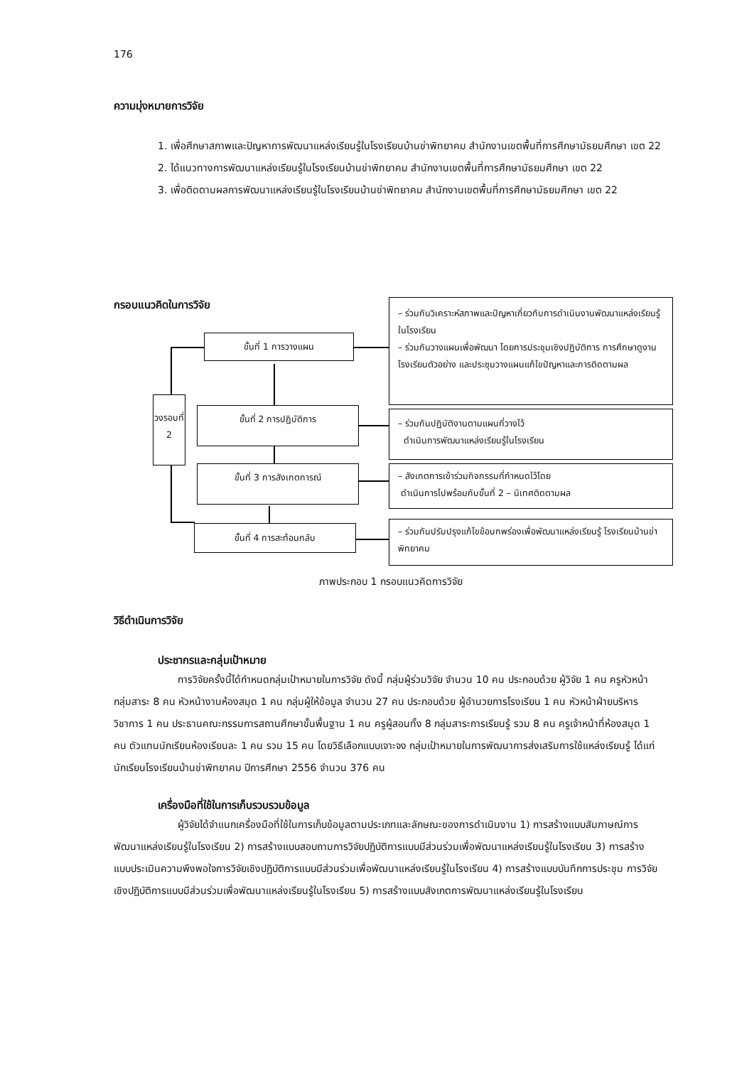176
ความมุ่งหมายการวิจัย
1. เพื่อศึกษาสภาพและปัญหาการพัฒนาแหล่งเรียนรู้ในโรงเรียนบ้านข่าพิทยาคม สำนักงานเขตพื้นที่การศึกษามัธยมศึกษา เขต 22
2. ได้แนวทางการพัฒนาแหล่งเรียนรู้ในโรงเรียนบ้านข่าพิทยาคม สำนักงานเขตพื้นที่การศึกษามัธยมศึกษา เขต 22
3. เพื่อติดตามผลการพัฒนาแหล่งเรียนรู้ในโรงเรียนบ้านข่าพิทยาคม สำนักงานเขตพื้นที่การศึกษามัธยมศึกษา เขต 22
กรอบแนวคิดในการวิจัย
วงรอบที่ 2
ขั้นที่ 1 การวางแผน
ขั้นที่ 2 การปฏิบัติการ
ขั้นที่ 3 การสังเกตการณ์
ขั้นที่ 4 การสะท้อนกลับ
– ร่วมกันวิเคราะห์สภาพและปัญหาเกี่ยวกับการดำเนินงานพัฒนาแหล่งเรียนรู้ในโรงเรียน
– ร่วมกันวางแผนเพื่อพัฒนา โดยการประชุมเชิงปฏิบัติการ การศึกษาดูงานโรงเรียนตัวอย่าง และประชุมวางแผนแก้ไขปัญหาและการติดตามผล
– ร่วมกันปฏิบัติงานตามแผนที่วางไว้
ดำเนินการพัฒนาแหล่งเรียนรู้ในโรงเรียน
– สังเกตการเข้าร่วมกิจกรรมที่กำหนดไว้โดย
ดำเนินการไปพร้อมกับขั้นที่ 2 – นิเทศติดตามผล
– ร่วมกันปรับปรุงแก้ไขข้อบกพร่องเพื่อพัฒนาแหล่งเรียนรู้ โรงเรียนบ้านข่าพิทยาคม
ภาพประกอบ 1 กรอบแนวคิดการวิจัย
วิธีดำเนินการวิจัย
ประชากรและกลุ่มเป้าหมาย
การวิจัยครั้งนี้ได้กำหนดกลุ่มเป้าหมายในการวิจัย ดังนี้ กลุ่มผู้ร่วมวิจัย จำนวน 10 คน ประกอบด้วย ผู้วิจัย 1 คน ครูหัวหน้า กลุ่มสาระ 8 คน หัวหน้างานห้องสมุด 1 คน กลุ่มผู้ให้ข้อมูล จำนวน 27 คน ประกอบด้วย ผู้อำนวยการโรงเรียน 1 คน หัวหน้าฝ่ายบริหารวิชาการ 1 คน ประธานคณะกรรมการสถานศึกษาขั้นพื้นฐาน 1 คน ครูผู้สอนทั้ง 8 กลุ่มสาระการเรียนรู้ รวม 8 คน ครูเจ้าหน้าที่ห้องสมุด 1 คน ตัวแทนนักเรียนห้องเรียนละ 1 คน รวม 15 คน โดยวิธีเลือกแบบเจาะจง กลุ่มเป้าหมายในการพัฒนาการส่งเสริมการใช้แหล่งเรียนรู้ ได้แก่ นักเรียนโรงเรียนบ้านข่าพิทยาคม ปีการศึกษา 2556 จำนวน 376 คน
เครื่องมือที่ใช้ในการเก็บรวบรวมข้อมูล
ผู้วิจัยได้จำแนกเครื่องมือที่ใช้ในการเก็บข้อมูลตามประเภทและลักษณะของการดำเนินงาน 1) การสร้างแบบสัมภาษณ์การพัฒนาแหล่งเรียนรู้ในโรงเรียน 2) การสร้างแบบสอบถามการวิจัยปฏิบัติการแบบมีส่วนร่วมเพื่อพัฒนาแหล่งเรียนรู้ในโรงเรียน 3) การสร้างแบบประเมินความพึงพอใจการวิจัยเชิงปฏิบัติการแบบมีส่วนร่วมเพื่อพัฒนาแหล่งเรียนรู้ในโรงเรียน 4) การสร้างแบบบันทึกการประชุม การวิจัยเชิงปฏิบัติการแบบมีส่วนร่วมเพื่อพัฒนาแหล่งเรียนรู้ในโรงเรียน 5) การสร้างแบบสังเกตการพัฒนาแหล่งเรียนรู้ในโรงเรียน